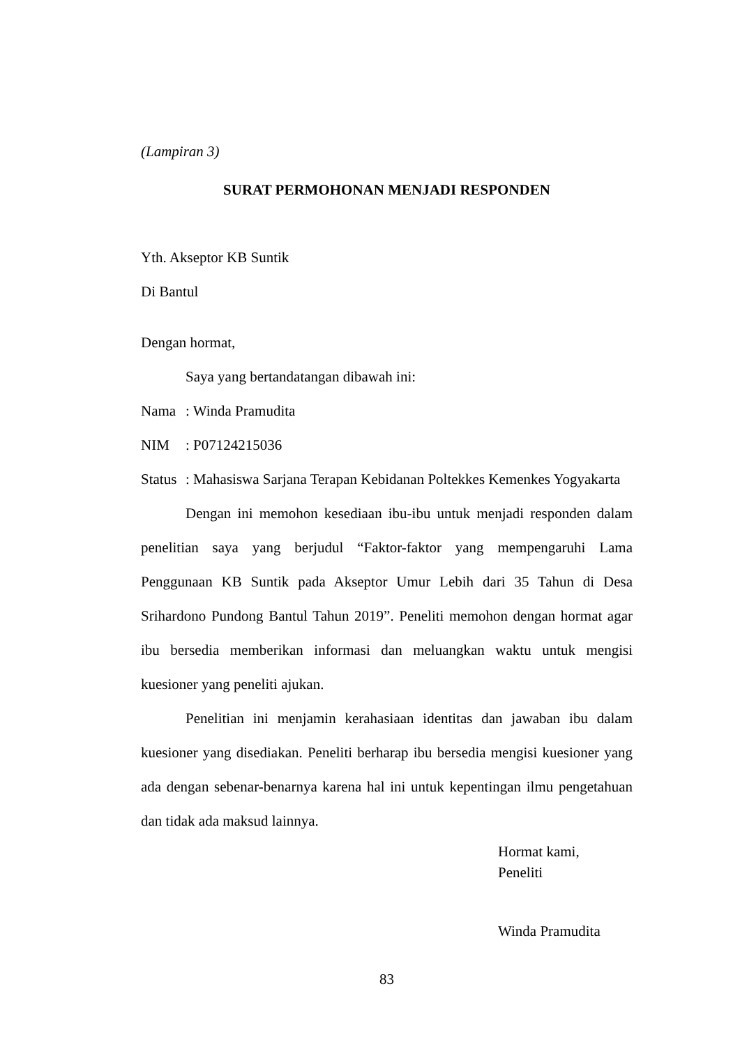(Lampiran 3)
SURAT PERMOHONAN MENJADI RESPONDEN
Yth. Akseptor KB Suntik
Di Bantul
Dengan hormat,
Saya yang bertandatangan dibawah ini:
Nama: Winda Pramudita
NIM: P07124215036
Status: Mahasiswa Sarjana Terapan Kebidanan Poltekkes Kemenkes Yogyakarta
Dengan ini memohon kesediaan ibu-ibu untuk menjadi responden dalam penelitian saya yang berjudul “Faktor-faktor yang mempengaruhi Lama Penggunaan KB Suntik pada Akseptor Umur Lebih dari 35 Tahun di Desa Srihardono Pundong Bantul Tahun 2019”. Peneliti memohon dengan hormat agar ibu bersedia memberikan informasi dan meluangkan waktu untuk mengisi kuesioner yang peneliti ajukan.
Penelitian ini menjamin kerahasiaan identitas dan jawaban ibu dalam kuesioner yang disediakan. Peneliti berharap ibu bersedia mengisi kuesioner yang ada dengan sebenar-benarnya karena hal ini untuk kepentingan ilmu pengetahuan dan tidak ada maksud lainnya.
Hormat kami,
Peneliti
Winda Pramudita
83